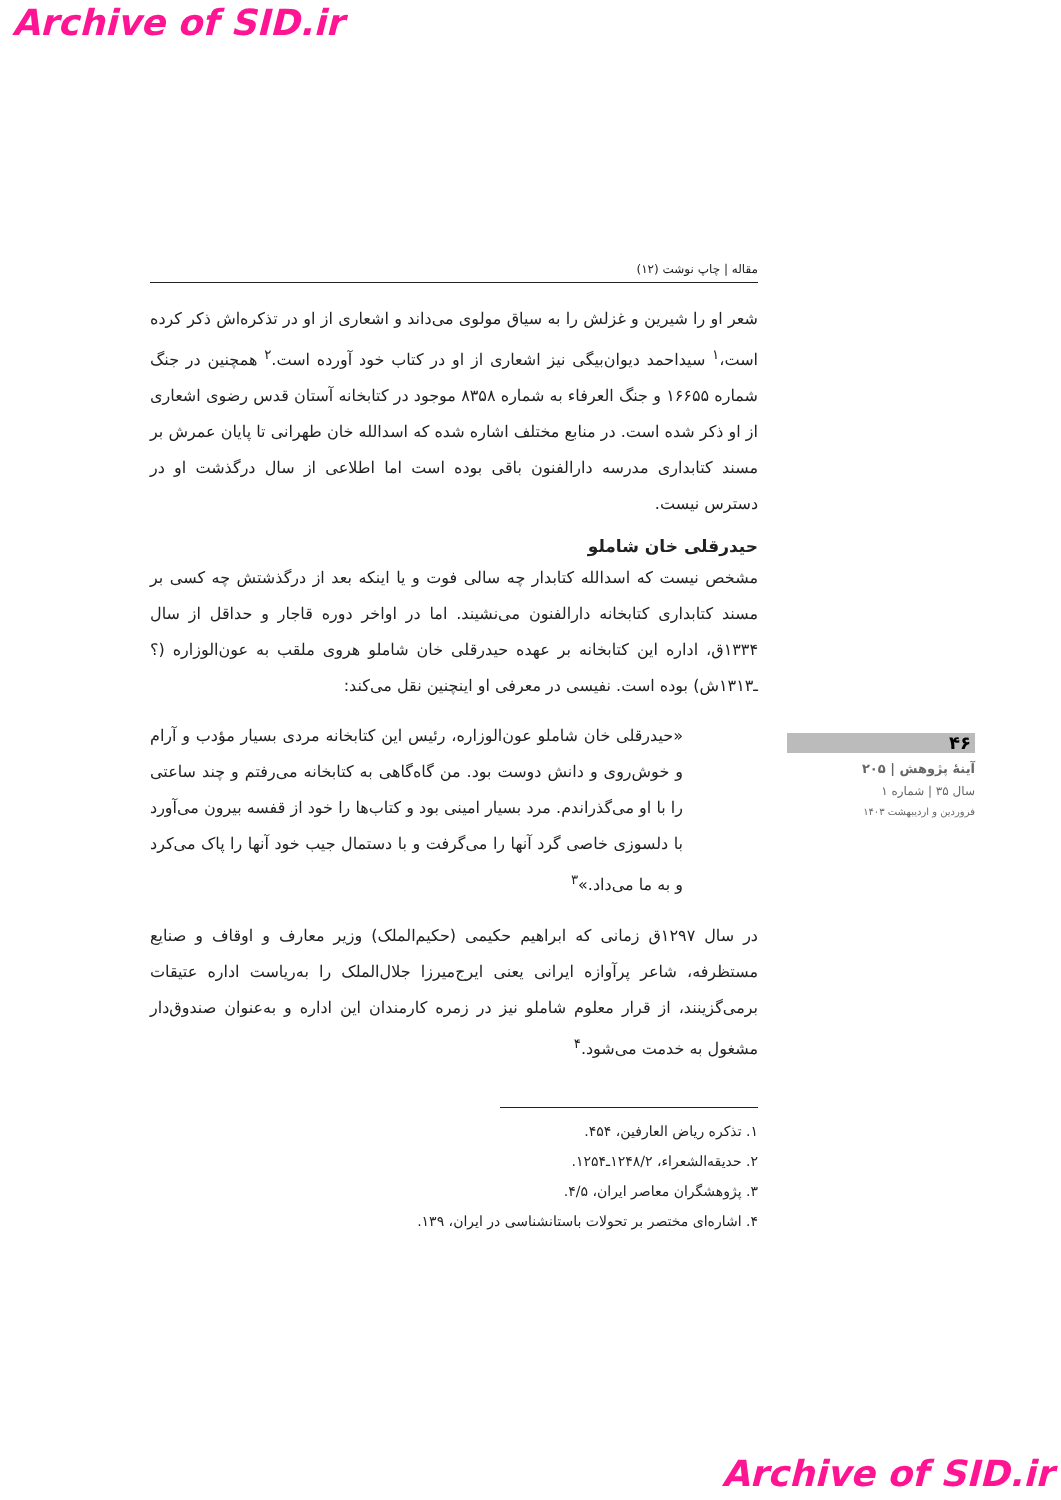Archive of SID.ir
مقاله | چاپ نوشت (۱۲)
شعر او را شیرین و غزلش را به سیاق مولوی می‌داند و اشعاری از او در تذکره‌اش ذکر کرده است،<sup>۱</sup> سیداحمد دیوان‌بیگی نیز اشعاری از او در کتاب خود آورده است.<sup>۲</sup> همچنین در جنگ شماره ۱۶۶۵۵ و جنگ العرفاء به شماره ۸۳۵۸ موجود در کتابخانه آستان قدس رضوی اشعاری از او ذکر شده است. در منابع مختلف اشاره شده که اسدالله خان طهرانی تا پایان عمرش بر مسند کتابداری مدرسه دارالفنون باقی بوده است اما اطلاعی از سال درگذشت او در دسترس نیست.
حیدرقلی خان شاملو
مشخص نیست که اسدالله کتابدار چه سالی فوت و یا اینکه بعد از درگذشتش چه کسی بر مسند کتابداری کتابخانه دارالفنون می‌نشیند. اما در اواخر دوره قاجار و حداقل از سال ۱۳۳۴ق، اداره این کتابخانه بر عهده حیدرقلی خان شاملو هروی ملقب به عون‌الوزاره (؟ـ۱۳۱۳ش) بوده است. نفیسی در معرفی او اینچنین نقل می‌کند:
«حیدرقلی خان شاملو عون‌الوزاره، رئیس این کتابخانه مردی بسیار مؤدب و آرام و خوش‌روی و دانش دوست بود. من گاه‌گاهی به کتابخانه می‌رفتم و چند ساعتی را با او می‌گذراندم. مرد بسیار امینی بود و کتاب‌ها را خود از قفسه بیرون می‌آورد با دلسوزی خاصی گرد آنها را می‌گرفت و با دستمال جیب خود آنها را پاک می‌کرد و به ما می‌داد.»<sup>۳</sup>
در سال ۱۲۹۷ق زمانی که ابراهیم حکیمی (حکیم‌الملک) وزیر معارف و اوقاف و صنایع مستظرفه، شاعر پرآوازه ایرانی یعنی ایرج‌میرزا جلال‌الملک را به‌ریاست اداره عتیقات برمی‌گزینند، از قرار معلوم شاملو نیز در زمره کارمندان این اداره و به‌عنوان صندوق‌دار مشغول به خدمت می‌شود.<sup>۴</sup>
۱. تذکره ریاض العارفین، ۴۵۴.
۲. حدیقه‌الشعراء، ۱۲۴۸/۲ـ۱۲۵۴.
۳. پژوهشگران معاصر ایران، ۴/۵.
۴. اشاره‌ای مختصر بر تحولات باستانشناسی در ایران، ۱۳۹.
۴۶
آینهٔ پژوهش | ۲۰۵
سال ۳۵ | شماره ۱
فروردین و اردیبهشت ۱۴۰۳
Archive of SID.ir